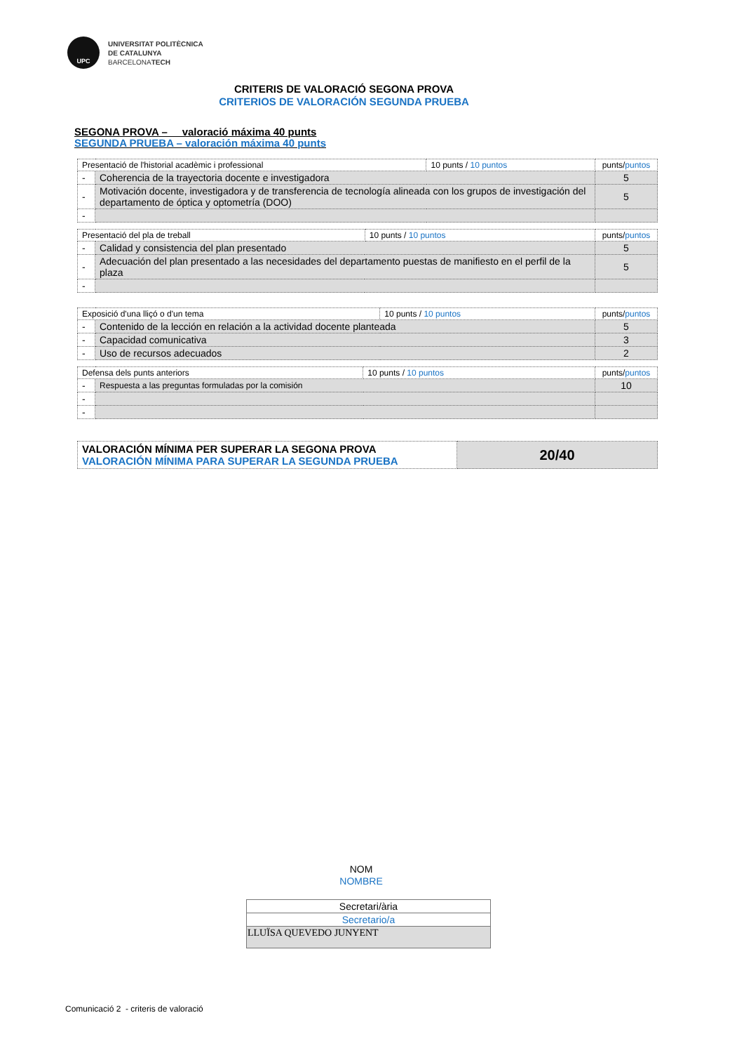UPC
UNIVERSITAT POLITÈCNICA
DE CATALUNYA
BARCELONATECH
CRITERIS DE VALORACIÓ SEGONA PROVA
CRITERIOS DE VALORACIÓN SEGUNDA PRUEBA
SEGONA PROVA – valoració máxima 40 punts
SEGUNDA PRUEBA – valoración máxima 40 punts
| Presentació de l'historial acadèmic i professional | | 10 punts / 10 puntos | punts/ puntos |
| - | Coherencia de la trayectoria docente e investigadora | | 5 |
| - | Motivación docente, investigadora y de transferencia de tecnología alineada con los grupos de investigación del departamento de óptica y optometría (DOO) | | 5 |
| - | | | |
| Presentació del pla de treball | | 10 punts / 10 puntos | punts/ puntos |
| - | Calidad y consistencia del plan presentado | | 5 |
| - | Adecuación del plan presentado a las necesidades del departamento puestas de manifiesto en el perfil de la plaza | | 5 |
| - | | | |
| Exposició d'una lliçó o d'un tema | | 10 punts / 10 puntos | punts/ puntos |
| - | Contenido de la lección en relación a la actividad docente planteada | | 5 |
| - | Capacidad comunicativa | | 3 |
| - | Uso de recursos adecuados | | 2 |
| Defensa dels punts anteriors | | 10 punts / 10 puntos | punts/ puntos |
| - | Respuesta a las preguntas formuladas por la comisión | | 10 |
| - | | | |
| - | | | |
| VALORACIÓN MÍNIMA PER SUPERAR LA SEGONA PROVA VALORACIÓN MÍNIMA PARA SUPERAR LA SEGUNDA PRUEBA | 20/40 |
NOM
NOMBRE
| Secretari/ària |
| Secretario/a |
| LLUÏSA QUEVEDO JUNYENT |
Comunicació 2 - criteris de valoració